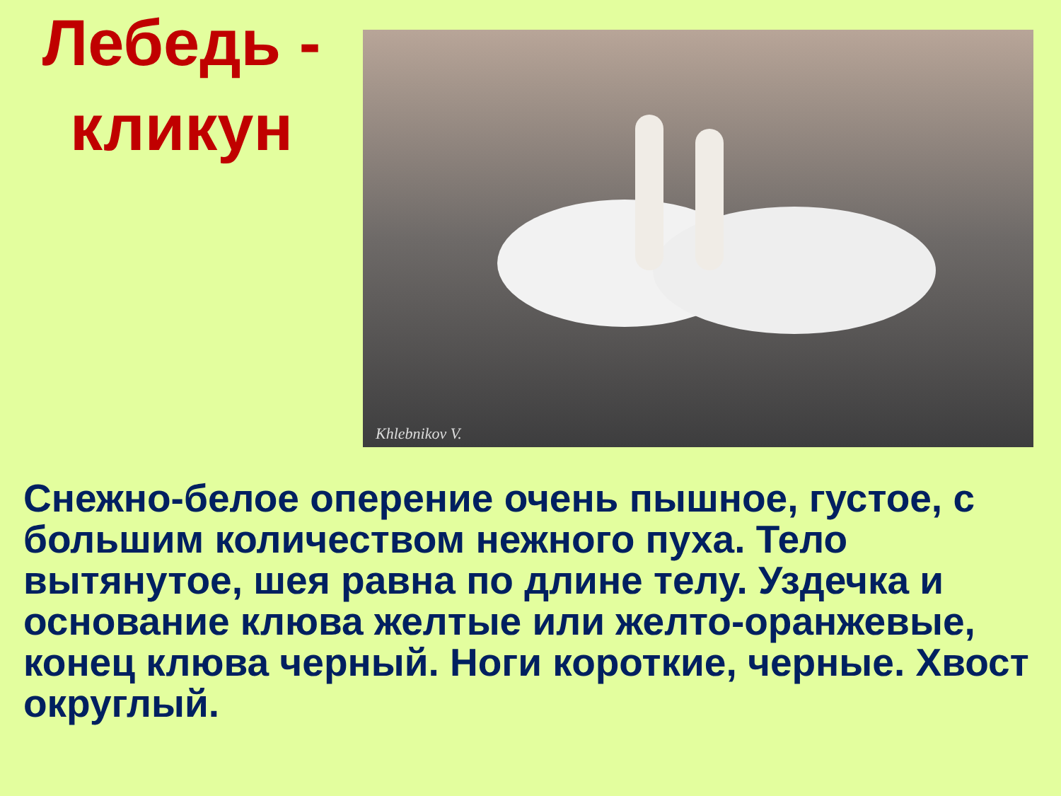Лебедь -
кликун
Khlebnikov V.
Снежно-белое оперение очень пышное, густое, с большим количеством нежного пуха. Тело вытянутое, шея равна по длине телу. Уздечка и основание клюва желтые или желто-оранжевые, конец клюва черный. Ноги короткие, черные. Хвост округлый.